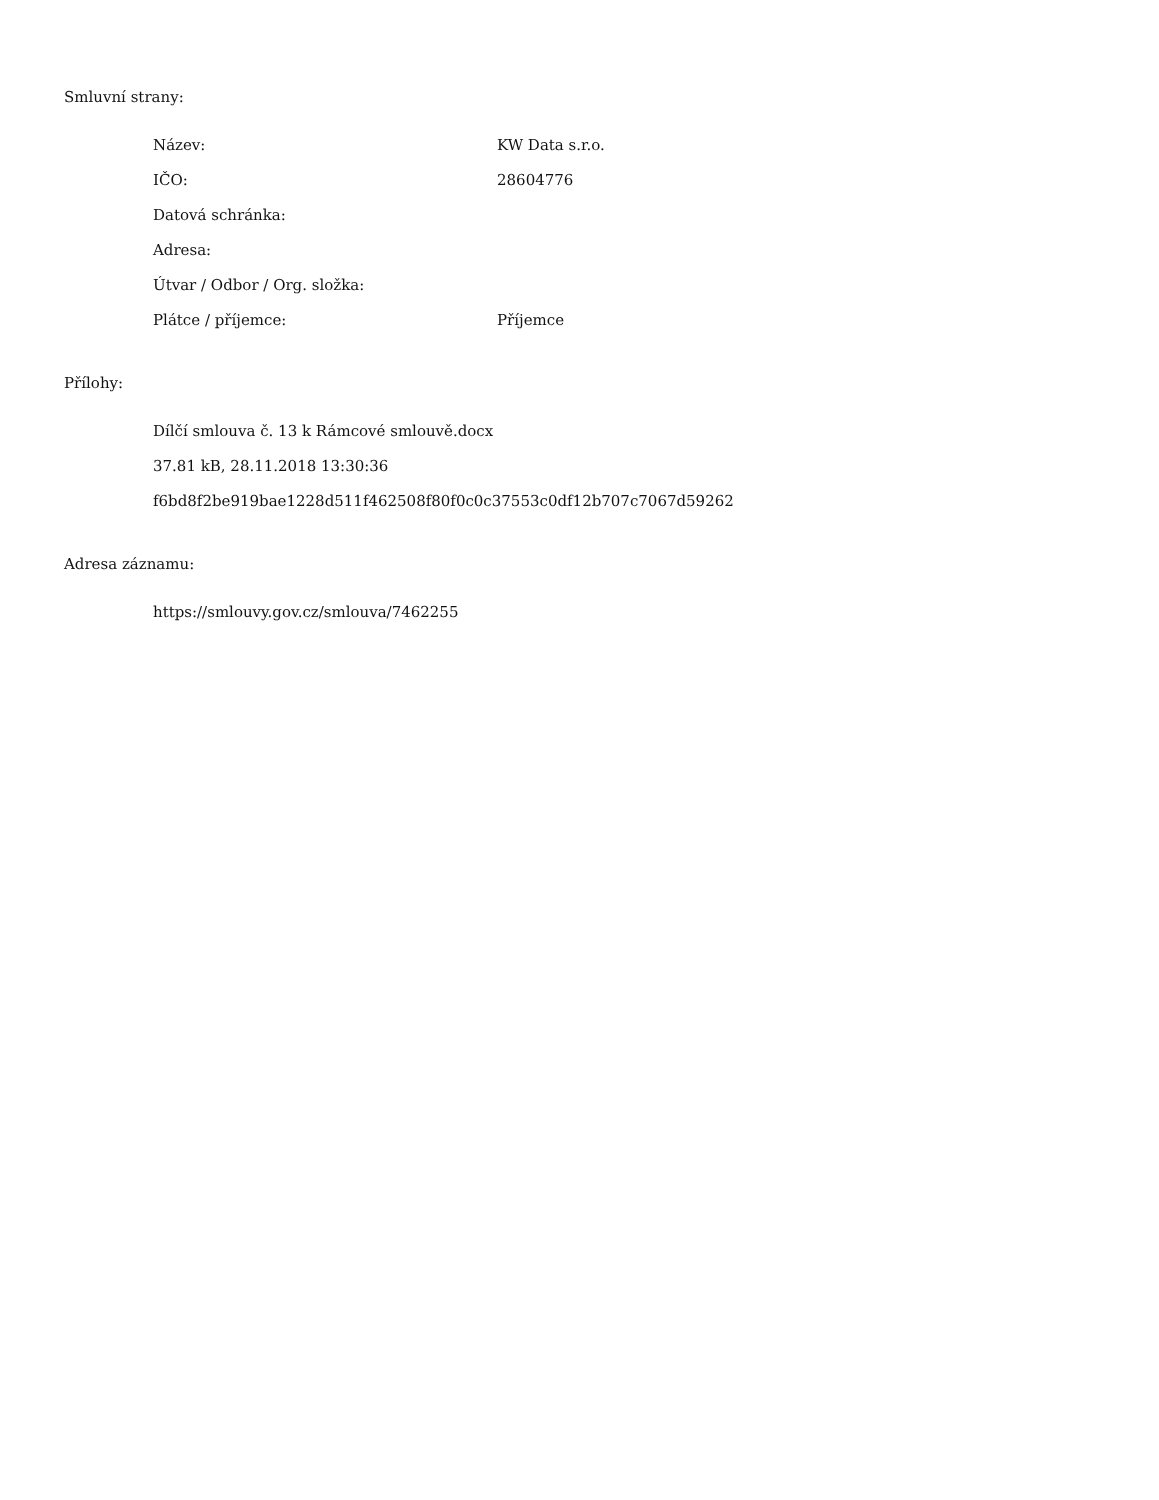Smluvní strany:
| Název: | KW Data s.r.o. |
| IČO: | 28604776 |
| Datová schránka: | |
| Adresa: | |
| Útvar / Odbor / Org. složka: | |
| Plátce / příjemce: | Příjemce |
Přílohy:
| Dílčí smlouva č. 13 k Rámcové smlouvě.docx |
| 37.81 kB, 28.11.2018 13:30:36 |
| f6bd8f2be919bae1228d511f462508f80f0c0c37553c0df12b707c7067d59262 |
Adresa záznamu:
| https://smlouvy.gov.cz/smlouva/7462255 |